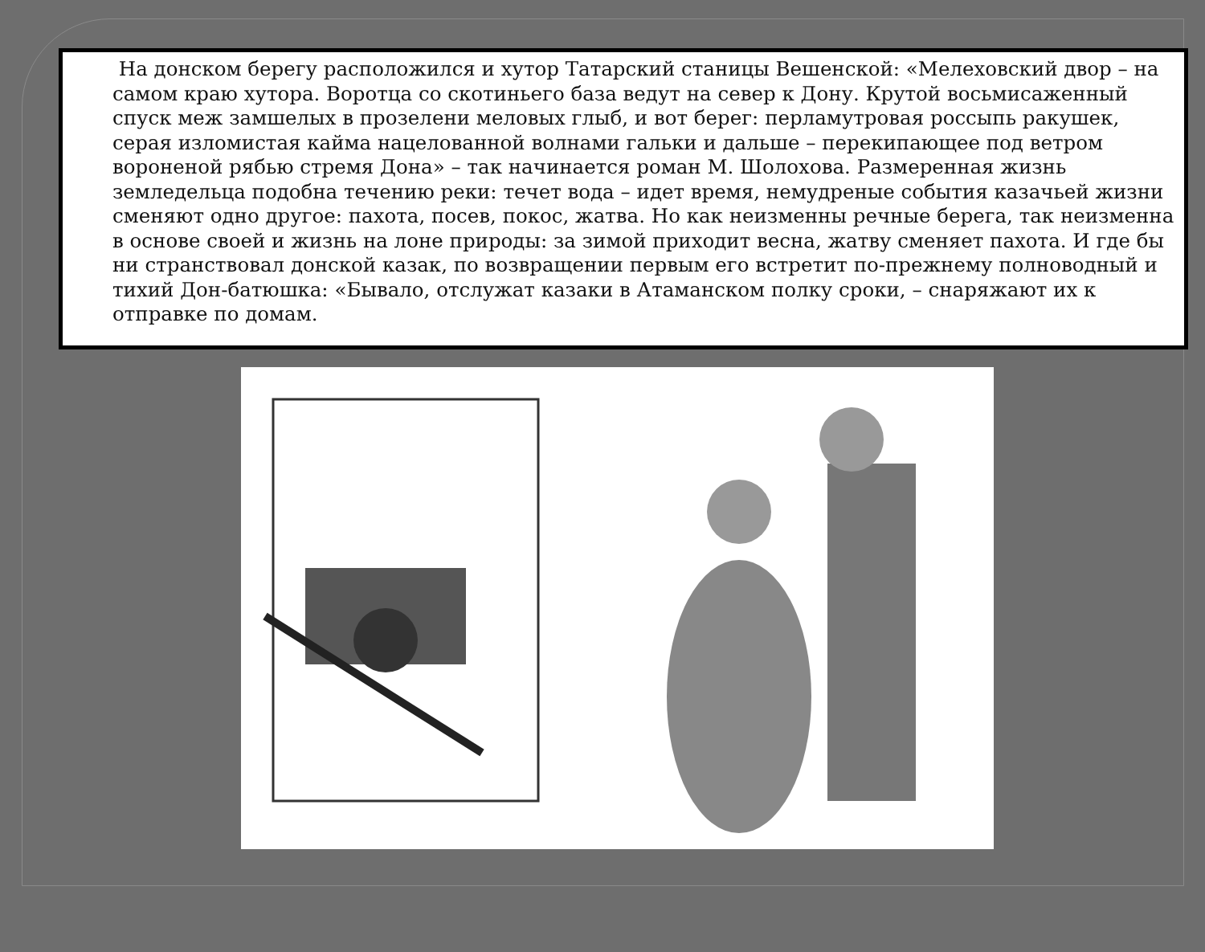На донском берегу расположился и хутор Татарский станицы Вешенской: «Мелеховский двор – на самом краю хутора. Воротца со скотиньего база ведут на север к Дону. Крутой восьмисаженный спуск меж замшелых в прозелени меловых глыб, и вот берег: перламутровая россыпь ракушек, серая изломистая кайма нацелованной волнами гальки и дальше – перекипающее под ветром вороненой рябью стремя Дона» – так начинается роман М. Шолохова. Размеренная жизнь земледельца подобна течению реки: течет вода – идет время, немудреные события казачьей жизни сменяют одно другое: пахота, посев, покос, жатва. Но как неизменны речные берега, так неизменна в основе своей и жизнь на лоне природы: за зимой приходит весна, жатву сменяет пахота. И где бы ни странствовал донской казак, по возвращении первым его встретит по-прежнему полноводный и тихий Дон-батюшка: «Бывало, отслужат казаки в Атаманском полку сроки, – снаряжают их к отправке по домам.